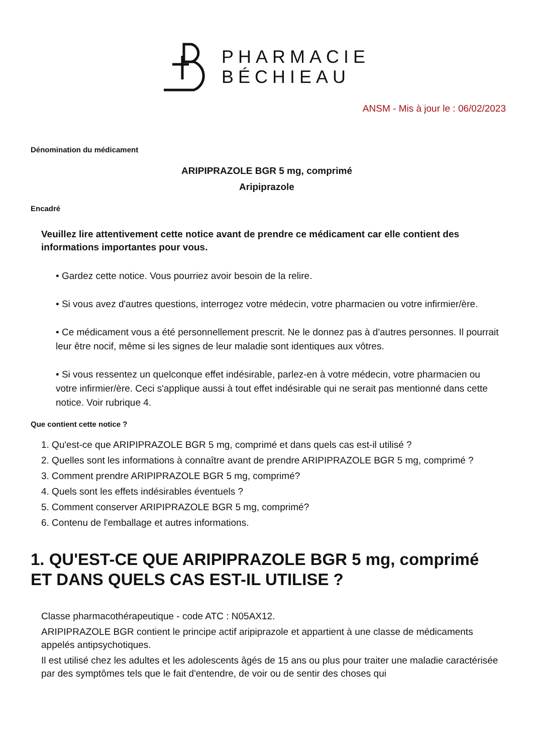PHARMACIE
BÉCHIEAU
ANSM - Mis à jour le : 06/02/2023
Dénomination du médicament
ARIPIPRAZOLE BGR 5 mg, comprimé
Aripiprazole
Encadré
Veuillez lire attentivement cette notice avant de prendre ce médicament car elle contient des informations importantes pour vous.
• Gardez cette notice. Vous pourriez avoir besoin de la relire.
• Si vous avez d'autres questions, interrogez votre médecin, votre pharmacien ou votre infirmier/ère.
• Ce médicament vous a été personnellement prescrit. Ne le donnez pas à d'autres personnes. Il pourrait leur être nocif, même si les signes de leur maladie sont identiques aux vôtres.
• Si vous ressentez un quelconque effet indésirable, parlez-en à votre médecin, votre pharmacien ou votre infirmier/ère. Ceci s'applique aussi à tout effet indésirable qui ne serait pas mentionné dans cette notice. Voir rubrique 4.
Que contient cette notice ?
1. Qu'est-ce que ARIPIPRAZOLE BGR 5 mg, comprimé et dans quels cas est-il utilisé ?
2. Quelles sont les informations à connaître avant de prendre ARIPIPRAZOLE BGR 5 mg, comprimé ?
3. Comment prendre ARIPIPRAZOLE BGR 5 mg, comprimé?
4. Quels sont les effets indésirables éventuels ?
5. Comment conserver ARIPIPRAZOLE BGR 5 mg, comprimé?
6. Contenu de l'emballage et autres informations.
1. QU'EST-CE QUE ARIPIPRAZOLE BGR 5 mg, comprimé ET DANS QUELS CAS EST-IL UTILISE ?
Classe pharmacothérapeutique - code ATC : N05AX12.
ARIPIPRAZOLE BGR contient le principe actif aripiprazole et appartient à une classe de médicaments appelés antipsychotiques.
Il est utilisé chez les adultes et les adolescents âgés de 15 ans ou plus pour traiter une maladie caractérisée par des symptômes tels que le fait d'entendre, de voir ou de sentir des choses qui